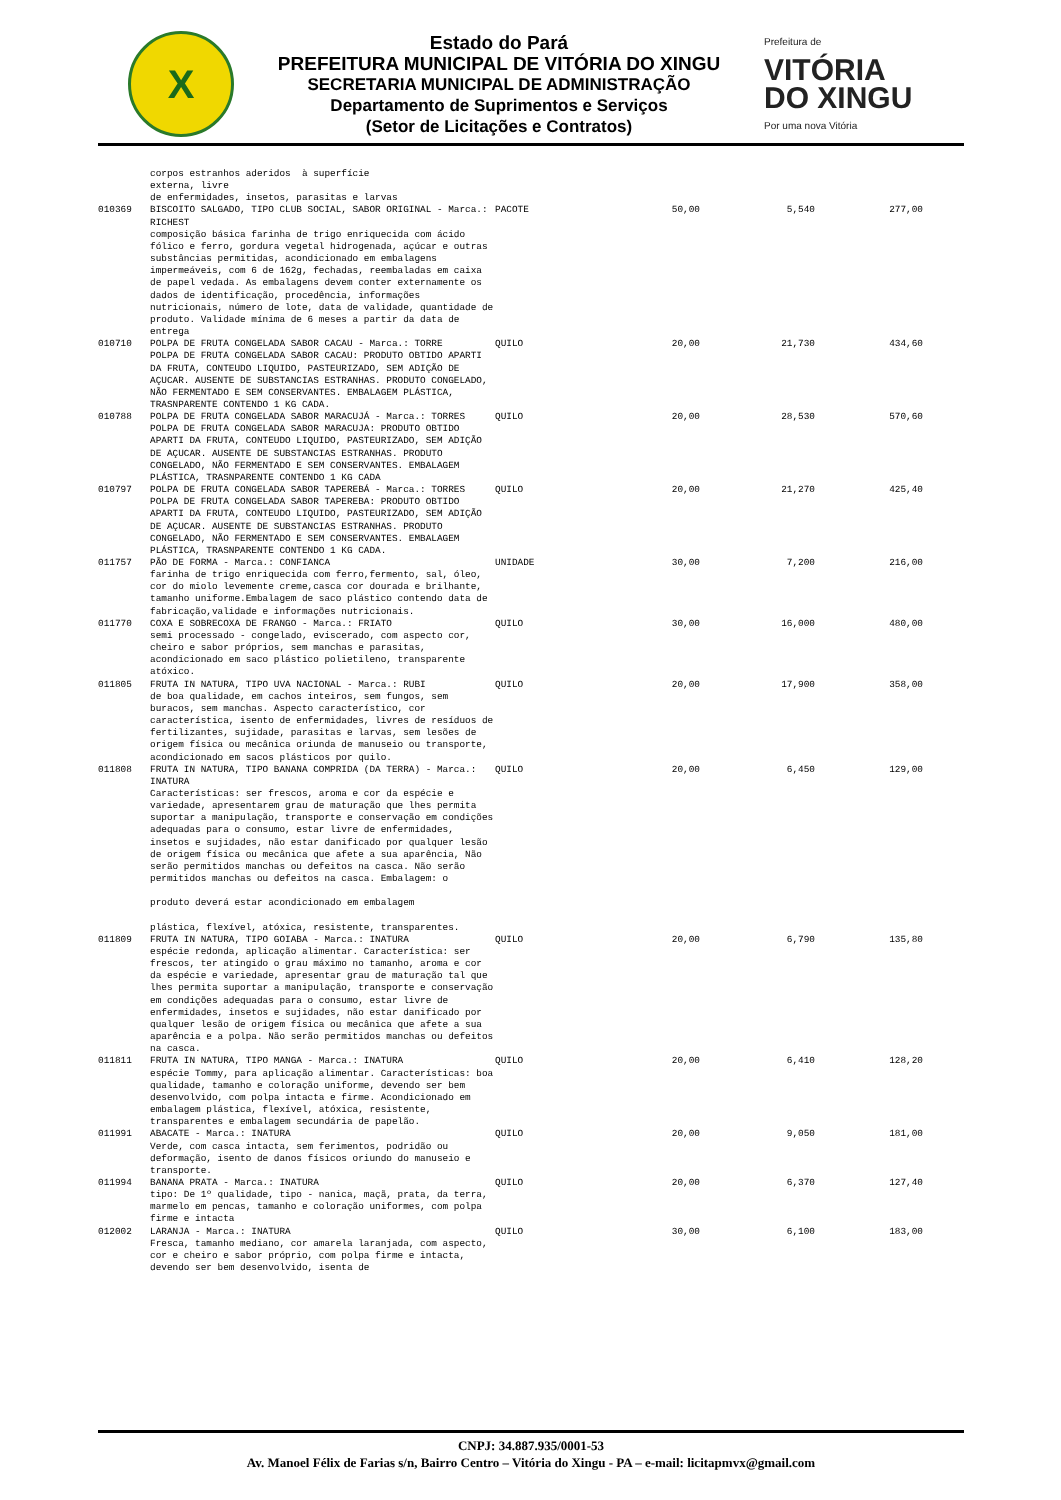X
Estado do Pará
PREFEITURA MUNICIPAL DE VITÓRIA DO XINGU
SECRETARIA MUNICIPAL DE ADMINISTRAÇÃO
Departamento de Suprimentos e Serviços
(Setor de Licitações e Contratos)
Prefeitura de
VITÓRIA
DO XINGU
Por uma nova Vitória
| | corpos estranhos aderidos à superfície externa, livre de enfermidades, insetos, parasitas e larvas | | | | |
| 010369 | BISCOITO SALGADO, TIPO CLUB SOCIAL, SABOR ORIGINAL - Marca.: RICHEST composição básica farinha de trigo enriquecida com ácido fólico e ferro, gordura vegetal hidrogenada, açúcar e outras substâncias permitidas, acondicionado em embalagens impermeáveis, com 6 de 162g, fechadas, reembaladas em caixa de papel vedada. As embalagens devem conter externamente os dados de identificação, procedência, informações nutricionais, número de lote, data de validade, quantidade de produto. Validade mínima de 6 meses a partir da data de entrega | PACOTE | 50,00 | 5,540 | 277,00 |
| 010710 | POLPA DE FRUTA CONGELADA SABOR CACAU - Marca.: TORRE POLPA DE FRUTA CONGELADA SABOR CACAU: PRODUTO OBTIDO APARTI DA FRUTA, CONTEUDO LIQUIDO, PASTEURIZADO, SEM ADIÇÃO DE AÇUCAR. AUSENTE DE SUBSTANCIAS ESTRANHAS. PRODUTO CONGELADO, NÃO FERMENTADO E SEM CONSERVANTES. EMBALAGEM PLÁSTICA, TRASNPARENTE CONTENDO 1 KG CADA. | QUILO | 20,00 | 21,730 | 434,60 |
| 010788 | POLPA DE FRUTA CONGELADA SABOR MARACUJÁ - Marca.: TORRES POLPA DE FRUTA CONGELADA SABOR MARACUJA: PRODUTO OBTIDO APARTI DA FRUTA, CONTEUDO LIQUIDO, PASTEURIZADO, SEM ADIÇÃO DE AÇUCAR. AUSENTE DE SUBSTANCIAS ESTRANHAS. PRODUTO CONGELADO, NÃO FERMENTADO E SEM CONSERVANTES. EMBALAGEM PLÁSTICA, TRASNPARENTE CONTENDO 1 KG CADA | QUILO | 20,00 | 28,530 | 570,60 |
| 010797 | POLPA DE FRUTA CONGELADA SABOR TAPEREBÁ - Marca.: TORRES POLPA DE FRUTA CONGELADA SABOR TAPEREBA: PRODUTO OBTIDO APARTI DA FRUTA, CONTEUDO LIQUIDO, PASTEURIZADO, SEM ADIÇÃO DE AÇUCAR. AUSENTE DE SUBSTANCIAS ESTRANHAS. PRODUTO CONGELADO, NÃO FERMENTADO E SEM CONSERVANTES. EMBALAGEM PLÁSTICA, TRASNPARENTE CONTENDO 1 KG CADA. | QUILO | 20,00 | 21,270 | 425,40 |
| 011757 | PÃO DE FORMA - Marca.: CONFIANCA farinha de trigo enriquecida com ferro,fermento, sal, óleo, cor do miolo levemente creme,casca cor dourada e brilhante, tamanho uniforme.Embalagem de saco plástico contendo data de fabricação,validade e informações nutricionais. | UNIDADE | 30,00 | 7,200 | 216,00 |
| 011770 | COXA E SOBRECOXA DE FRANGO - Marca.: FRIATO semi processado - congelado, eviscerado, com aspecto cor, cheiro e sabor próprios, sem manchas e parasitas, acondicionado em saco plástico polietileno, transparente atóxico. | QUILO | 30,00 | 16,000 | 480,00 |
| 011805 | FRUTA IN NATURA, TIPO UVA NACIONAL - Marca.: RUBI de boa qualidade, em cachos inteiros, sem fungos, sem buracos, sem manchas. Aspecto característico, cor característica, isento de enfermidades, livres de resíduos de fertilizantes, sujidade, parasitas e larvas, sem lesões de origem física ou mecânica oriunda de manuseio ou transporte, acondicionado em sacos plásticos por quilo. | QUILO | 20,00 | 17,900 | 358,00 |
| 011808 | FRUTA IN NATURA, TIPO BANANA COMPRIDA (DA TERRA) - Marca.: INATURA Características: ser frescos, aroma e cor da espécie e variedade, apresentarem grau de maturação que lhes permita suportar a manipulação, transporte e conservação em condições adequadas para o consumo, estar livre de enfermidades, insetos e sujidades, não estar danificado por qualquer lesão de origem física ou mecânica que afete a sua aparência, Não serão permitidos manchas ou defeitos na casca. Não serão permitidos manchas ou defeitos na casca. Embalagem: o produto deverá estar acondicionado em embalagem plástica, flexível, atóxica, resistente, transparentes. | QUILO | 20,00 | 6,450 | 129,00 |
| 011809 | FRUTA IN NATURA, TIPO GOIABA - Marca.: INATURA espécie redonda, aplicação alimentar. Característica: ser frescos, ter atingido o grau máximo no tamanho, aroma e cor da espécie e variedade, apresentar grau de maturação tal que lhes permita suportar a manipulação, transporte e conservação em condições adequadas para o consumo, estar livre de enfermidades, insetos e sujidades, não estar danificado por qualquer lesão de origem física ou mecânica que afete a sua aparência e a polpa. Não serão permitidos manchas ou defeitos na casca. | QUILO | 20,00 | 6,790 | 135,80 |
| 011811 | FRUTA IN NATURA, TIPO MANGA - Marca.: INATURA espécie Tommy, para aplicação alimentar. Características: boa qualidade, tamanho e coloração uniforme, devendo ser bem desenvolvido, com polpa intacta e firme. Acondicionado em embalagem plástica, flexível, atóxica, resistente, transparentes e embalagem secundária de papelão. | QUILO | 20,00 | 6,410 | 128,20 |
| 011991 | ABACATE - Marca.: INATURA Verde, com casca intacta, sem ferimentos, podridão ou deformação, isento de danos físicos oriundo do manuseio e transporte. | QUILO | 20,00 | 9,050 | 181,00 |
| 011994 | BANANA PRATA - Marca.: INATURA tipo: De 1º qualidade, tipo - nanica, maçã, prata, da terra, marmelo em pencas, tamanho e coloração uniformes, com polpa firme e intacta | QUILO | 20,00 | 6,370 | 127,40 |
| 012002 | LARANJA - Marca.: INATURA Fresca, tamanho mediano, cor amarela laranjada, com aspecto, cor e cheiro e sabor próprio, com polpa firme e intacta, devendo ser bem desenvolvido, isenta de | QUILO | 30,00 | 6,100 | 183,00 |
CNPJ: 34.887.935/0001-53
Av. Manoel Félix de Farias s/n, Bairro Centro – Vitória do Xingu - PA – e-mail: licitapmvx@gmail.com